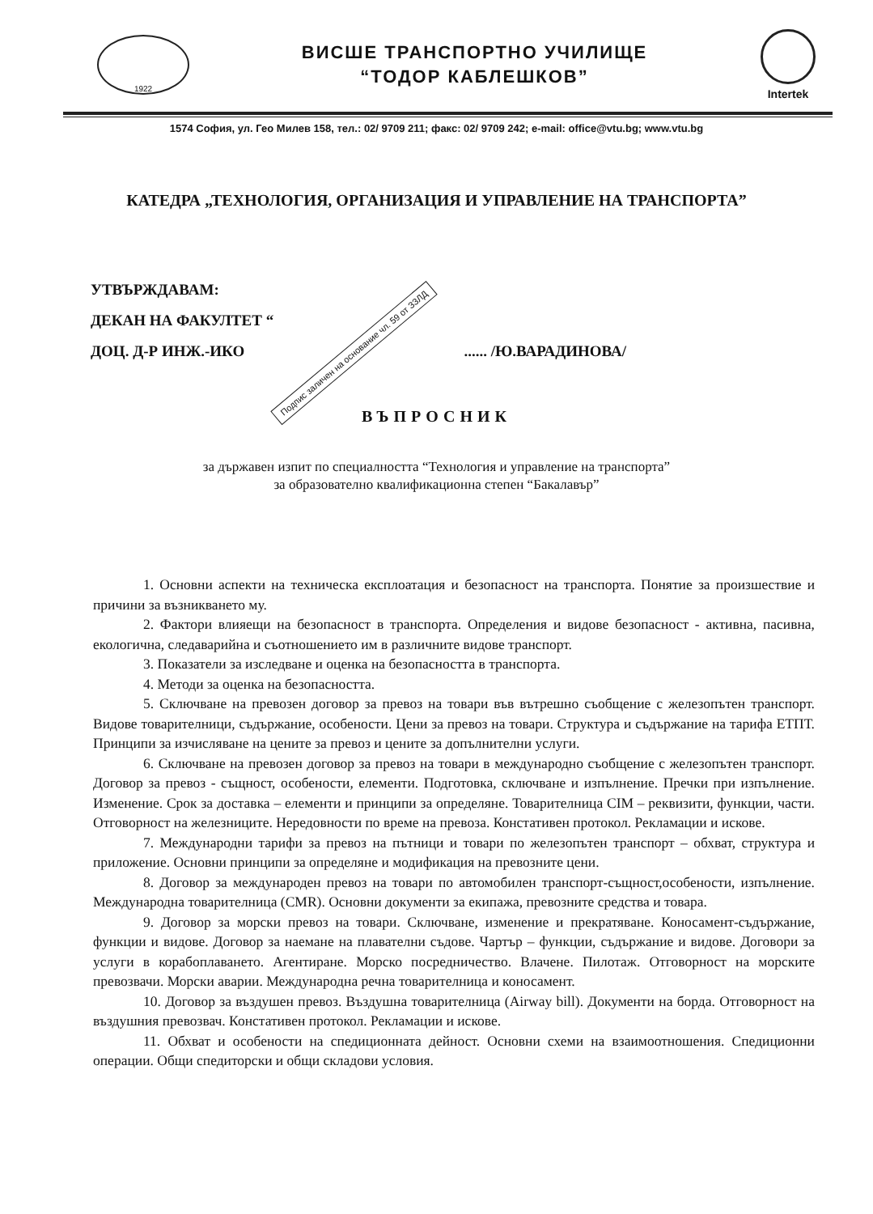1922
ВИСШЕ ТРАНСПОРТНО УЧИЛИЩЕ
“ТОДОР КАБЛЕШКОВ”
Intertek
1574 София, ул. Гео Милев 158, тел.: 02/ 9709 211; факс: 02/ 9709 242; e-mail: office@vtu.bg; www.vtu.bg
КАТЕДРА „ТЕХНОЛОГИЯ, ОРГАНИЗАЦИЯ И УПРАВЛЕНИЕ НА ТРАНСПОРТА”
УТВЪРЖДАВАМ:
ДЕКАН НА ФАКУЛТЕТ “
ДОЦ. Д-Р ИНЖ.-ИКО Подпис заличен на основание чл. 59 от ЗЗЛД...... /Ю.ВАРАДИНОВА/
ВЪПРОСНИК
за държавен изпит по специалността “Технология и управление на транспорта”
за образователно квалификационна степен “Бакалавър”
1. Основни аспекти на техническа експлоатация и безопасност на транспорта. Понятие за произшествие и причини за възникването му.
2. Фактори влияещи на безопасност в транспорта. Определения и видове безопасност - активна, пасивна, екологична, следаварийна и съотношението им в различните видове транспорт.
3. Показатели за изследване и оценка на безопасността в транспорта.
4. Методи за оценка на безопасността.
5. Сключване на превозен договор за превоз на товари във вътрешно съобщение с железопътен транспорт. Видове товарителници, съдържание, особености. Цени за превоз на товари. Структура и съдържание на тарифа ЕТПТ. Принципи за изчисляване на цените за превоз и цените за допълнителни услуги.
6. Сключване на превозен договор за превоз на товари в международно съобщение с железопътен транспорт. Договор за превоз - същност, особености, елементи. Подготовка, сключване и изпълнение. Пречки при изпълнение. Изменение. Срок за доставка – елементи и принципи за определяне. Товарителница CIM – реквизити, функции, части. Отговорност на железниците. Нередовности по време на превоза. Констативен протокол. Рекламации и искове.
7. Международни тарифи за превоз на пътници и товари по железопътен транспорт – обхват, структура и приложение. Основни принципи за определяне и модификация на превозните цени.
8. Договор за международен превоз на товари по автомобилен транспорт-същност,особености, изпълнение. Международна товарителница (CMR). Основни документи за екипажа, превозните средства и товара.
9. Договор за морски превоз на товари. Сключване, изменение и прекратяване. Коносамент-съдържание, функции и видове. Договор за наемане на плавателни съдове. Чартър – функции, съдържание и видове. Договори за услуги в корабоплаването. Агентиране. Морско посредничество. Влачене. Пилотаж. Отговорност на морските превозвачи. Морски аварии. Международна речна товарителница и коносамент.
10. Договор за въздушен превоз. Въздушна товарителница (Airway bill). Документи на борда. Отговорност на въздушния превозвач. Констативен протокол. Рекламации и искове.
11. Обхват и особености на спедиционната дейност. Основни схеми на взаимоотношения. Спедиционни операции. Общи спедиторски и общи складови условия.